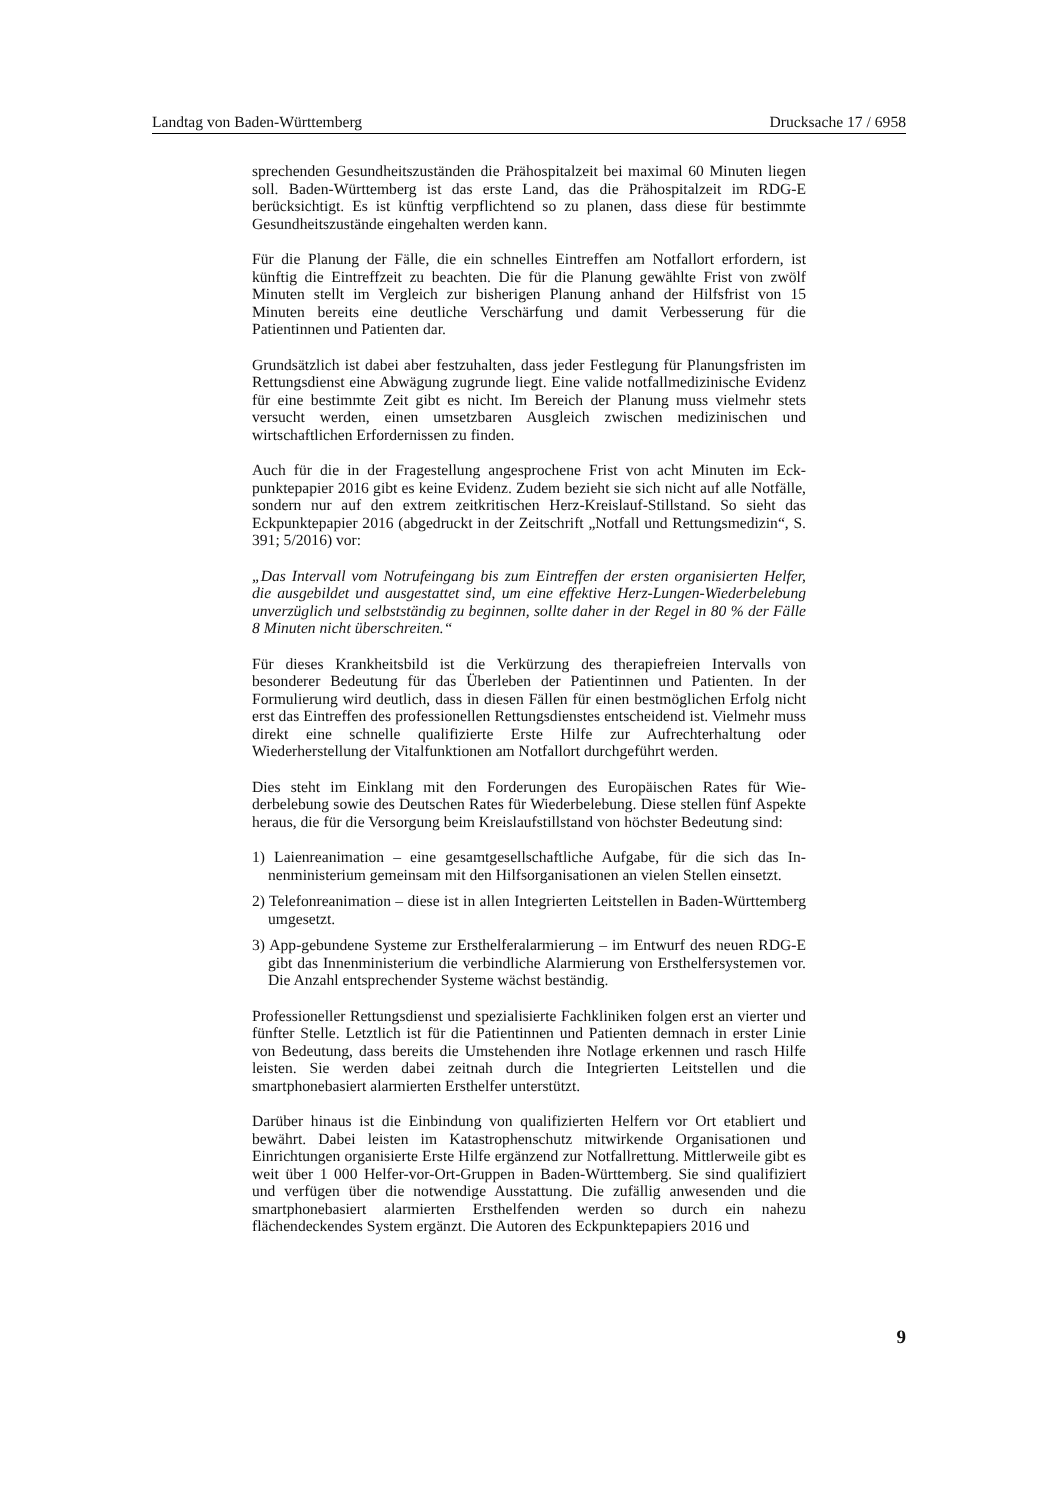Landtag von Baden-Württemberg Drucksache 17 / 6958
sprechenden Gesundheitszuständen die Prähospitalzeit bei maximal 60 Minuten liegen soll. Baden-Württemberg ist das erste Land, das die Prähospitalzeit im RDG-E berücksichtigt. Es ist künftig verpflichtend so zu planen, dass diese für bestimmte Gesundheitszustände eingehalten werden kann.
Für die Planung der Fälle, die ein schnelles Eintreffen am Notfallort erfordern, ist künftig die Eintreffzeit zu beachten. Die für die Planung gewählte Frist von zwölf Minuten stellt im Vergleich zur bisherigen Planung anhand der Hilfsfrist von 15 Minuten bereits eine deutliche Verschärfung und damit Verbesserung für die Patientinnen und Patienten dar.
Grundsätzlich ist dabei aber festzuhalten, dass jeder Festlegung für Planungs­fristen im Rettungsdienst eine Abwägung zugrunde liegt. Eine valide notfallme­dizinische Evidenz für eine bestimmte Zeit gibt es nicht. Im Bereich der Planung muss vielmehr stets versucht werden, einen umsetzbaren Ausgleich zwischen me­dizinischen und wirtschaftlichen Erfordernissen zu finden.
Auch für die in der Fragestellung angesprochene Frist von acht Minuten im Eck­punktepapier 2016 gibt es keine Evidenz. Zudem bezieht sie sich nicht auf alle Notfälle, sondern nur auf den extrem zeitkritischen Herz-Kreislauf-Stillstand. So sieht das Eckpunktepapier 2016 (abgedruckt in der Zeitschrift „Notfall und Ret­tungsmedizin“, S. 391; 5/2016) vor:
„Das Intervall vom Notrufeingang bis zum Eintreffen der ersten organisierten Helfer, die ausgebildet und ausgestattet sind, um eine effektive Herz-Lungen-Wie­derbelebung unverzüglich und selbstständig zu beginnen, sollte daher in der Re­gel in 80 % der Fälle 8 Minuten nicht überschreiten.“
Für dieses Krankheitsbild ist die Verkürzung des therapiefreien Intervalls von besonderer Bedeutung für das Überleben der Patientinnen und Patienten. In der Formulierung wird deutlich, dass in diesen Fällen für einen bestmöglichen Erfolg nicht erst das Eintreffen des professionellen Rettungsdienstes entscheidend ist. Vielmehr muss direkt eine schnelle qualifizierte Erste Hilfe zur Aufrechterhaltung oder Wiederherstellung der Vitalfunktionen am Notfallort durchgeführt werden.
Dies steht im Einklang mit den Forderungen des Europäischen Rates für Wie­derbelebung sowie des Deutschen Rates für Wiederbelebung. Diese stellen fünf Aspekte heraus, die für die Versorgung beim Kreislaufstillstand von höchster Be­deutung sind:
1) Laienreanimation – eine gesamtgesellschaftliche Aufgabe, für die sich das In­nenministerium gemeinsam mit den Hilfsorganisationen an vielen Stellen ein­setzt.
2) Telefonreanimation – diese ist in allen Integrierten Leitstellen in Baden-Würt­temberg umgesetzt.
3) App-gebundene Systeme zur Ersthelferalarmierung – im Entwurf des neuen RDG-E gibt das Innenministerium die verbindliche Alarmierung von Ersthel­fersystemen vor. Die Anzahl entsprechender Systeme wächst beständig.
Professioneller Rettungsdienst und spezialisierte Fachkliniken folgen erst an vier­ter und fünfter Stelle. Letztlich ist für die Patientinnen und Patienten demnach in erster Linie von Bedeutung, dass bereits die Umstehenden ihre Notlage erkennen und rasch Hilfe leisten. Sie werden dabei zeitnah durch die Integrierten Leitstellen und die smartphonebasiert alarmierten Ersthelfer unterstützt.
Darüber hinaus ist die Einbindung von qualifizierten Helfern vor Ort etabliert und bewährt. Dabei leisten im Katastrophenschutz mitwirkende Organisationen und Einrichtungen organisierte Erste Hilfe ergänzend zur Notfallrettung. Mittlerweile gibt es weit über 1 000 Helfer-vor-Ort-Gruppen in Baden-Württemberg. Sie sind qualifiziert und verfügen über die notwendige Ausstattung. Die zufällig anwesenden und die smartphonebasiert alarmierten Ersthelfenden werden so durch ein nahe­zu flächendeckendes System ergänzt. Die Autoren des Eckpunktepapiers 2016 und
9